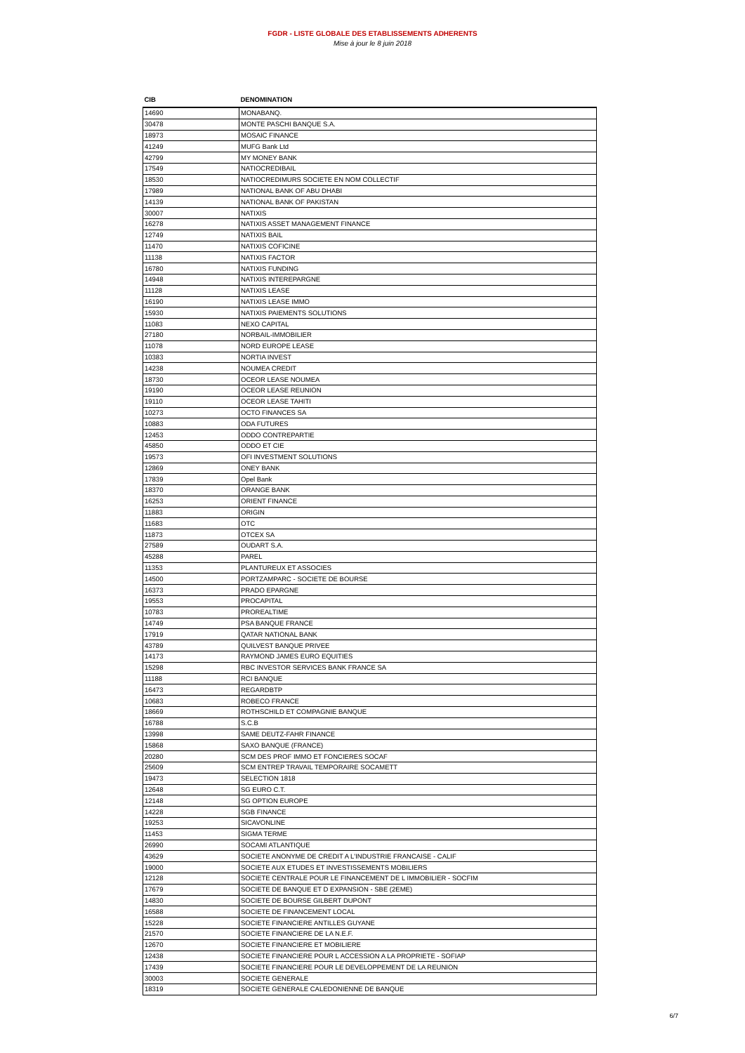FGDR - LISTE GLOBALE DES ETABLISSEMENTS ADHERENTS
Mise à jour le 8 juin 2018
| CIB | DENOMINATION |
| --- | --- |
| 14690 | MONABANQ. |
| 30478 | MONTE PASCHI BANQUE S.A. |
| 18973 | MOSAIC FINANCE |
| 41249 | MUFG Bank Ltd |
| 42799 | MY MONEY BANK |
| 17549 | NATIOCREDIBAIL |
| 18530 | NATIOCREDIMURS SOCIETE EN NOM COLLECTIF |
| 17989 | NATIONAL BANK OF ABU DHABI |
| 14139 | NATIONAL BANK OF PAKISTAN |
| 30007 | NATIXIS |
| 16278 | NATIXIS ASSET MANAGEMENT FINANCE |
| 12749 | NATIXIS BAIL |
| 11470 | NATIXIS COFICINE |
| 11138 | NATIXIS FACTOR |
| 16780 | NATIXIS FUNDING |
| 14948 | NATIXIS INTEREPARGNE |
| 11128 | NATIXIS LEASE |
| 16190 | NATIXIS LEASE IMMO |
| 15930 | NATIXIS PAIEMENTS SOLUTIONS |
| 11083 | NEXO CAPITAL |
| 27180 | NORBAIL-IMMOBILIER |
| 11078 | NORD EUROPE LEASE |
| 10383 | NORTIA INVEST |
| 14238 | NOUMEA CREDIT |
| 18730 | OCEOR LEASE NOUMEA |
| 19190 | OCEOR LEASE REUNION |
| 19110 | OCEOR LEASE TAHITI |
| 10273 | OCTO FINANCES SA |
| 10883 | ODA FUTURES |
| 12453 | ODDO CONTREPARTIE |
| 45850 | ODDO ET CIE |
| 19573 | OFI INVESTMENT SOLUTIONS |
| 12869 | ONEY BANK |
| 17839 | Opel Bank |
| 18370 | ORANGE BANK |
| 16253 | ORIENT FINANCE |
| 11883 | ORIGIN |
| 11683 | OTC |
| 11873 | OTCEX SA |
| 27589 | OUDART S.A. |
| 45288 | PAREL |
| 11353 | PLANTUREUX ET ASSOCIES |
| 14500 | PORTZAMPARC - SOCIETE DE BOURSE |
| 16373 | PRADO EPARGNE |
| 19553 | PROCAPITAL |
| 10783 | PROREALTIME |
| 14749 | PSA BANQUE FRANCE |
| 17919 | QATAR NATIONAL BANK |
| 43789 | QUILVEST BANQUE PRIVEE |
| 14173 | RAYMOND JAMES EURO EQUITIES |
| 15298 | RBC INVESTOR SERVICES BANK FRANCE SA |
| 11188 | RCI BANQUE |
| 16473 | REGARDBTP |
| 10683 | ROBECO FRANCE |
| 18669 | ROTHSCHILD ET COMPAGNIE BANQUE |
| 16788 | S.C.B |
| 13998 | SAME DEUTZ-FAHR FINANCE |
| 15868 | SAXO BANQUE (FRANCE) |
| 20280 | SCM DES PROF IMMO ET FONCIERES SOCAF |
| 25609 | SCM ENTREP TRAVAIL TEMPORAIRE SOCAMETT |
| 19473 | SELECTION 1818 |
| 12648 | SG EURO C.T. |
| 12148 | SG OPTION EUROPE |
| 14228 | SGB FINANCE |
| 19253 | SICAVONLINE |
| 11453 | SIGMA TERME |
| 26990 | SOCAMI ATLANTIQUE |
| 43629 | SOCIETE ANONYME DE CREDIT A L'INDUSTRIE FRANCAISE - CALIF |
| 19000 | SOCIETE AUX ETUDES ET INVESTISSEMENTS MOBILIERS |
| 12128 | SOCIETE CENTRALE POUR LE FINANCEMENT DE L IMMOBILIER - SOCFIM |
| 17679 | SOCIETE DE BANQUE ET D EXPANSION - SBE (2EME) |
| 14830 | SOCIETE DE BOURSE GILBERT DUPONT |
| 16588 | SOCIETE DE FINANCEMENT LOCAL |
| 15228 | SOCIETE FINANCIERE ANTILLES GUYANE |
| 21570 | SOCIETE FINANCIERE DE LA N.E.F. |
| 12670 | SOCIETE FINANCIERE ET MOBILIERE |
| 12438 | SOCIETE FINANCIERE POUR L ACCESSION A LA PROPRIETE - SOFIAP |
| 17439 | SOCIETE FINANCIERE POUR LE DEVELOPPEMENT DE LA REUNION |
| 30003 | SOCIETE GENERALE |
| 18319 | SOCIETE GENERALE CALEDONIENNE DE BANQUE |
6/7